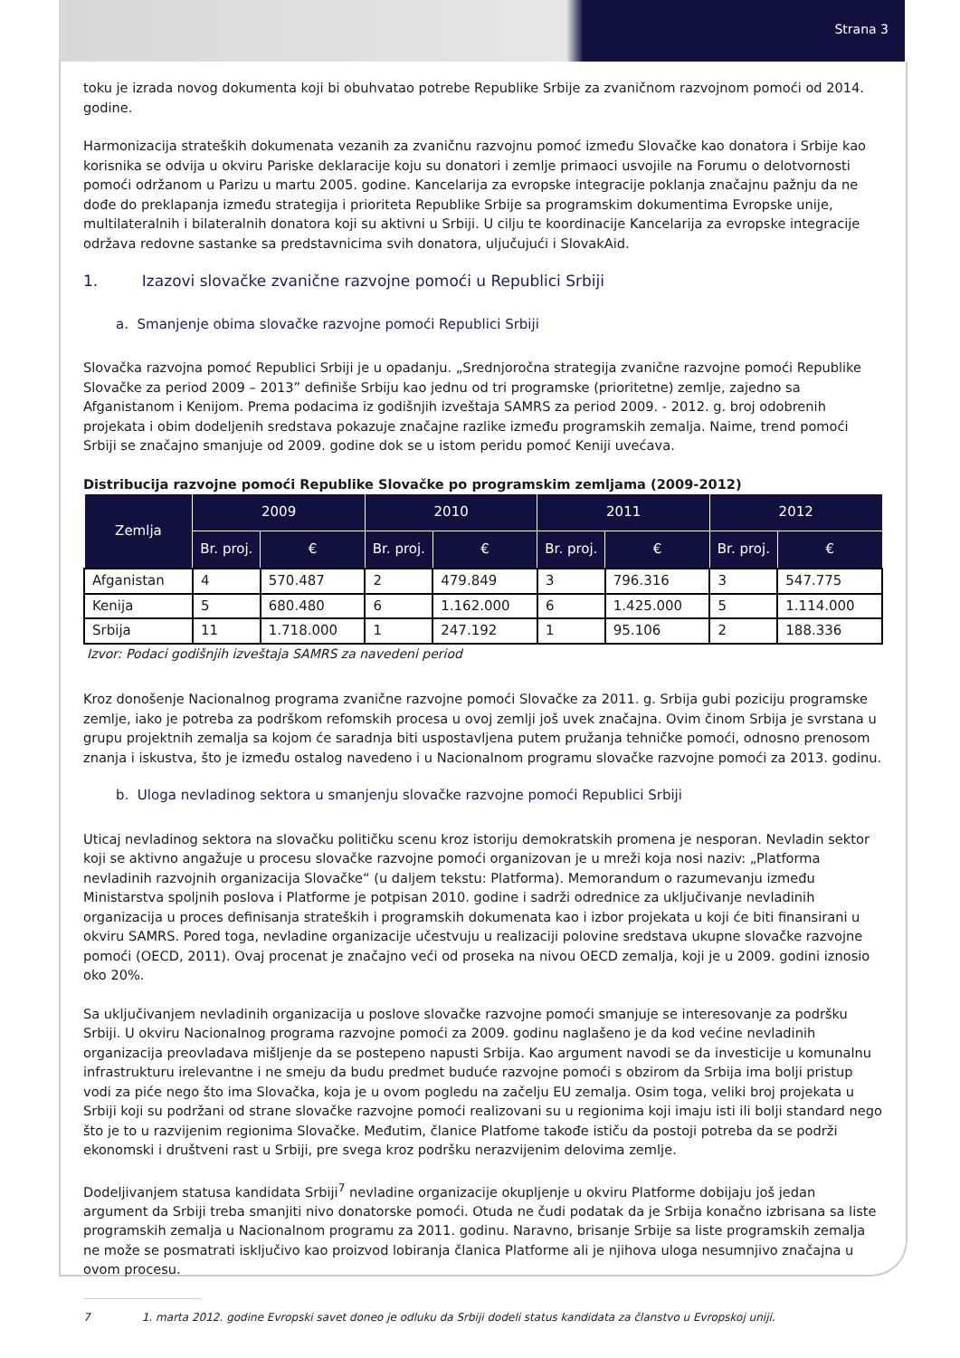Strana 3
toku je izrada novog dokumenta koji bi obuhvatao potrebe Republike Srbije za zvaničnom razvojnom pomoći od 2014. godine.
Harmonizacija strateških dokumenata vezanih za zvaničnu razvojnu pomoć između Slovačke kao donatora i Srbije kao korisnika se odvija u okviru Pariske deklaracije koju su donatori i zemlje primaoci usvojile na Forumu o delotvornosti pomoći održanom u Parizu u martu 2005. godine. Kancelarija za evropske integracije poklanja značajnu pažnju da ne dođe do preklapanja između strategija i prioriteta Republike Srbije sa programskim dokumentima Evropske unije, multilateralnih i bilateralnih donatora koji su aktivni u Srbiji. U cilju te koordinacije Kancelarija za evropske integracije održava redovne sastanke sa predstavnicima svih donatora, uljučujući i SlovakAid.
1. Izazovi slovačke zvanične razvojne pomoći u Republici Srbiji
a. Smanjenje obima slovačke razvojne pomoći Republici Srbiji
Slovačka razvojna pomoć Republici Srbiji je u opadanju. „Srednjoročna strategija zvanične razvojne pomoći Republike Slovačke za period 2009 – 2013” definiše Srbiju kao jednu od tri programske (prioritetne) zemlje, zajedno sa Afganistanom i Kenijom. Prema podacima iz godišnjih izveštaja SAMRS za period 2009. - 2012. g. broj odobrenih projekata i obim dodeljenih sredstava pokazuje značajne razlike između programskih zemalja. Naime, trend pomoći Srbiji se značajno smanjuje od 2009. godine dok se u istom peridu pomoć Keniji uvećava.
Distribucija razvojne pomoći Republike Slovačke po programskim zemljama (2009-2012)
| Zemlja | 2009 | | 2010 | | 2011 | | 2012 | |
| --- | --- | --- | --- | --- | --- | --- | --- | --- |
| | Br. proj. | € | Br. proj. | € | Br. proj. | € | Br. proj. | € |
| Afganistan | 4 | 570.487 | 2 | 479.849 | 3 | 796.316 | 3 | 547.775 |
| Kenija | 5 | 680.480 | 6 | 1.162.000 | 6 | 1.425.000 | 5 | 1.114.000 |
| Srbija | 11 | 1.718.000 | 1 | 247.192 | 1 | 95.106 | 2 | 188.336 |
Izvor: Podaci godišnjih izveštaja SAMRS za navedeni period
Kroz donošenje Nacionalnog programa zvanične razvojne pomoći Slovačke za 2011. g. Srbija gubi poziciju programske zemlje, iako je potreba za podrškom refomskih procesa u ovoj zemlji još uvek značajna. Ovim činom Srbija je svrstana u grupu projektnih zemalja sa kojom će saradnja biti uspostavljena putem pružanja tehničke pomoći, odnosno prenosom znanja i iskustva, što je između ostalog navedeno i u Nacionalnom programu slovačke razvojne pomoći za 2013. godinu.
b. Uloga nevladinog sektora u smanjenju slovačke razvojne pomoći Republici Srbiji
Uticaj nevladinog sektora na slovačku političku scenu kroz istoriju demokratskih promena je nesporan. Nevladin sektor koji se aktivno angažuje u procesu slovačke razvojne pomoći organizovan je u mreži koja nosi naziv: „Platforma nevladinih razvojnih organizacija Slovačke“ (u daljem tekstu: Platforma). Memorandum o razumevanju između Ministarstva spoljnih poslova i Platforme je potpisan 2010. godine i sadrži odrednice za uključivanje nevladinih organizacija u proces definisanja strateških i programskih dokumenata kao i izbor projekata u koji će biti finansirani u okviru SAMRS. Pored toga, nevladine organizacije učestvuju u realizaciji polovine sredstava ukupne slovačke razvojne pomoći (OECD, 2011). Ovaj procenat je značajno veći od proseka na nivou OECD zemalja, koji je u 2009. godini iznosio oko 20%.
Sa uključivanjem nevladinih organizacija u poslove slovačke razvojne pomoći smanjuje se interesovanje za podršku Srbiji. U okviru Nacionalnog programa razvojne pomoći za 2009. godinu naglašeno je da kod većine nevladinih organizacija preovladava mišljenje da se postepeno napusti Srbija. Kao argument navodi se da investicije u komunalnu infrastrukturu irelevantne i ne smeju da budu predmet buduće razvojne pomoći s obzirom da Srbija ima bolji pristup vodi za piće nego što ima Slovačka, koja je u ovom pogledu na začelju EU zemalja. Osim toga, veliki broj projekata u Srbiji koji su podržani od strane slovačke razvojne pomoći realizovani su u regionima koji imaju isti ili bolji standard nego što je to u razvijenim regionima Slovačke. Međutim, članice Platfome takođe ističu da postoji potreba da se podrži ekonomski i društveni rast u Srbiji, pre svega kroz podršku nerazvijenim delovima zemlje.
Dodeljivanjem statusa kandidata Srbiji<sup>7</sup> nevladine organizacije okupljenje u okviru Platforme dobijaju još jedan argument da Srbiji treba smanjiti nivo donatorske pomoći. Otuda ne čudi podatak da je Srbija konačno izbrisana sa liste programskih zemalja u Nacionalnom programu za 2011. godinu. Naravno, brisanje Srbije sa liste programskih zemalja ne može se posmatrati isključivo kao proizvod lobiranja članica Platforme ali je njihova uloga nesumnjivo značajna u ovom procesu.
7 1. marta 2012. godine Evropski savet doneo je odluku da Srbiji dodeli status kandidata za članstvo u Evropskoj uniji.